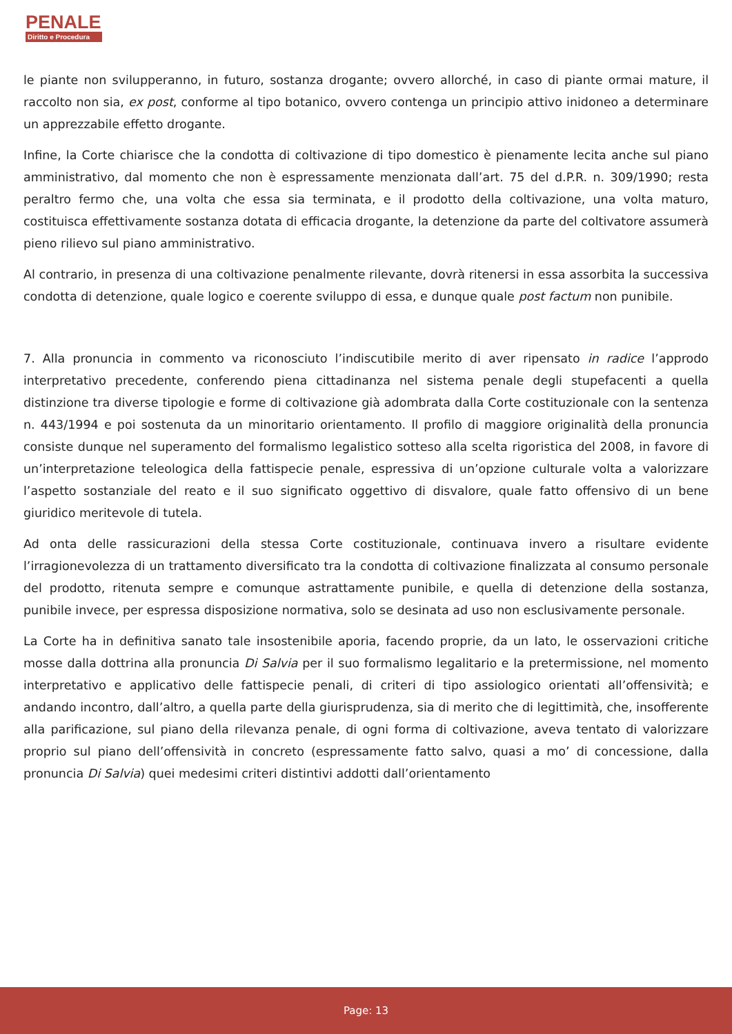PENALE
Diritto e Procedura
le piante non svilupperanno, in futuro, sostanza drogante; ovvero allorché, in caso di piante ormai mature, il raccolto non sia, ex post, conforme al tipo botanico, ovvero contenga un principio attivo inidoneo a determinare un apprezzabile effetto drogante.
Infine, la Corte chiarisce che la condotta di coltivazione di tipo domestico è pienamente lecita anche sul piano amministrativo, dal momento che non è espressamente menzionata dall’art. 75 del d.P.R. n. 309/1990; resta peraltro fermo che, una volta che essa sia terminata, e il prodotto della coltivazione, una volta maturo, costituisca effettivamente sostanza dotata di efficacia drogante, la detenzione da parte del coltivatore assumerà pieno rilievo sul piano amministrativo.
Al contrario, in presenza di una coltivazione penalmente rilevante, dovrà ritenersi in essa assorbita la successiva condotta di detenzione, quale logico e coerente sviluppo di essa, e dunque quale post factum non punibile.
7. Alla pronuncia in commento va riconosciuto l’indiscutibile merito di aver ripensato in radice l’approdo interpretativo precedente, conferendo piena cittadinanza nel sistema penale degli stupefacenti a quella distinzione tra diverse tipologie e forme di coltivazione già adombrata dalla Corte costituzionale con la sentenza n. 443/1994 e poi sostenuta da un minoritario orientamento. Il profilo di maggiore originalità della pronuncia consiste dunque nel superamento del formalismo legalistico sotteso alla scelta rigoristica del 2008, in favore di un’interpretazione teleologica della fattispecie penale, espressiva di un’opzione culturale volta a valorizzare l’aspetto sostanziale del reato e il suo significato oggettivo di disvalore, quale fatto offensivo di un bene giuridico meritevole di tutela.
Ad onta delle rassicurazioni della stessa Corte costituzionale, continuava invero a risultare evidente l’irragionevolezza di un trattamento diversificato tra la condotta di coltivazione finalizzata al consumo personale del prodotto, ritenuta sempre e comunque astrattamente punibile, e quella di detenzione della sostanza, punibile invece, per espressa disposizione normativa, solo se desinata ad uso non esclusivamente personale.
La Corte ha in definitiva sanato tale insostenibile aporia, facendo proprie, da un lato, le osservazioni critiche mosse dalla dottrina alla pronuncia Di Salvia per il suo formalismo legalitario e la pretermissione, nel momento interpretativo e applicativo delle fattispecie penali, di criteri di tipo assiologico orientati all’offensività; e andando incontro, dall’altro, a quella parte della giurisprudenza, sia di merito che di legittimità, che, insofferente alla parificazione, sul piano della rilevanza penale, di ogni forma di coltivazione, aveva tentato di valorizzare proprio sul piano dell’offensività in concreto (espressamente fatto salvo, quasi a mo’ di concessione, dalla pronuncia Di Salvia) quei medesimi criteri distintivi addotti dall’orientamento
Page: 13